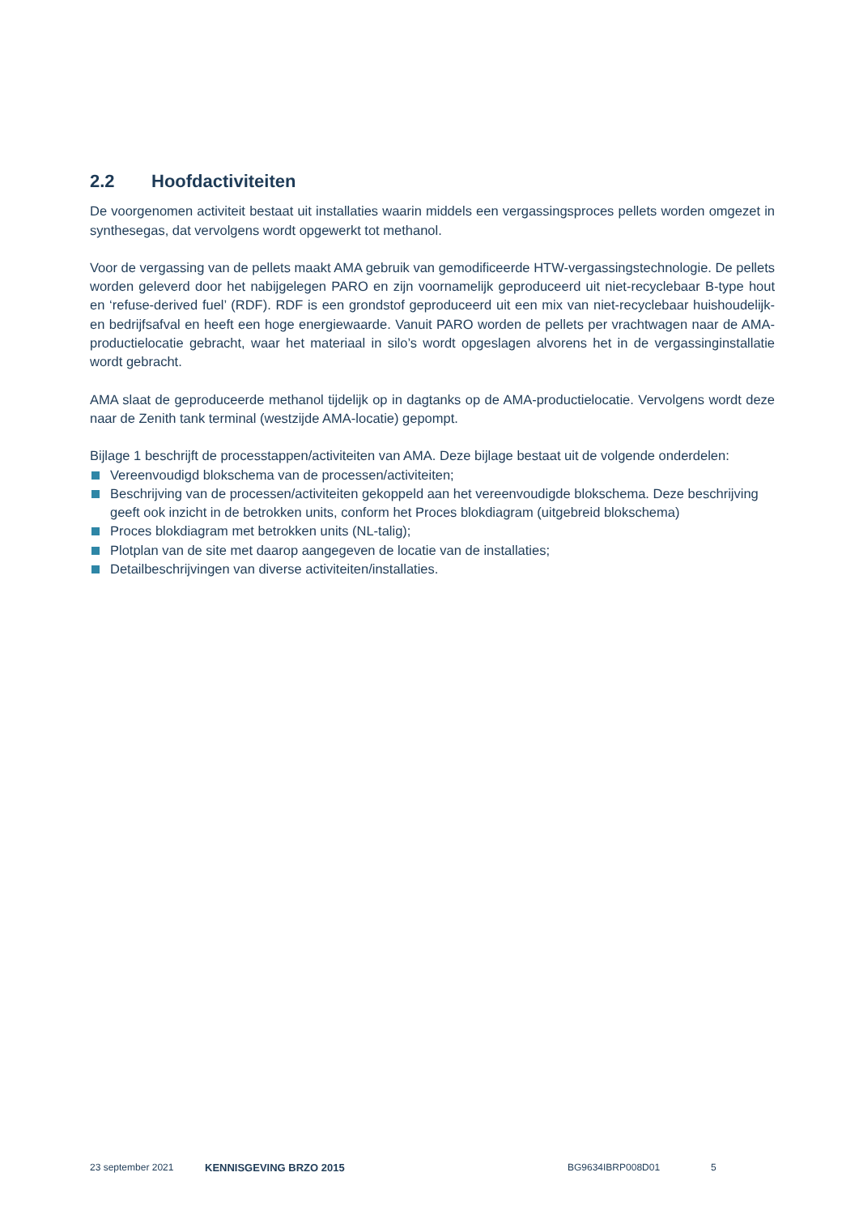2.2 Hoofdactiviteiten
De voorgenomen activiteit bestaat uit installaties waarin middels een vergassingsproces pellets worden omgezet in synthesegas, dat vervolgens wordt opgewerkt tot methanol.
Voor de vergassing van de pellets maakt AMA gebruik van gemodificeerde HTW-vergassingstechnologie. De pellets worden geleverd door het nabijgelegen PARO en zijn voornamelijk geproduceerd uit niet-recyclebaar B-type hout en ‘refuse-derived fuel’ (RDF). RDF is een grondstof geproduceerd uit een mix van niet-recyclebaar huishoudelijk- en bedrijfsafval en heeft een hoge energiewaarde. Vanuit PARO worden de pellets per vrachtwagen naar de AMA-productielocatie gebracht, waar het materiaal in silo’s wordt opgeslagen alvorens het in de vergassinginstallatie wordt gebracht.
AMA slaat de geproduceerde methanol tijdelijk op in dagtanks op de AMA-productielocatie. Vervolgens wordt deze naar de Zenith tank terminal (westzijde AMA-locatie) gepompt.
Bijlage 1 beschrijft de processtappen/activiteiten van AMA. Deze bijlage bestaat uit de volgende onderdelen:
Vereenvoudigd blokschema van de processen/activiteiten;
Beschrijving van de processen/activiteiten gekoppeld aan het vereenvoudigde blokschema. Deze beschrijving geeft ook inzicht in de betrokken units, conform het Proces blokdiagram (uitgebreid blokschema)
Proces blokdiagram met betrokken units (NL-talig);
Plotplan van de site met daarop aangegeven de locatie van de installaties;
Detailbeschrijvingen van diverse activiteiten/installaties.
23 september 2021 KENNISGEVING BRZO 2015 BG9634IBRP008D01 5